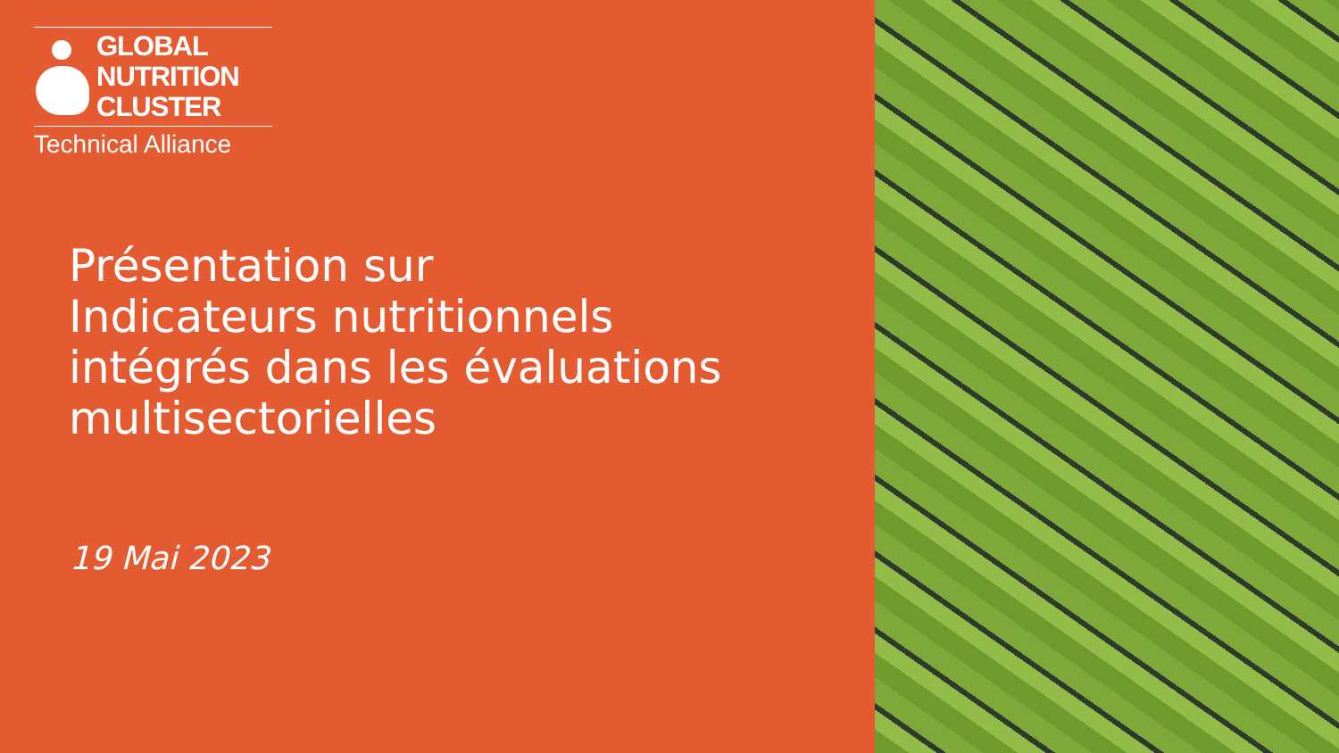GLOBAL
NUTRITION
CLUSTER
Technical Alliance
Présentation sur
Indicateurs nutritionnels
intégrés dans les évaluations
multisectorielles
19 Mai 2023